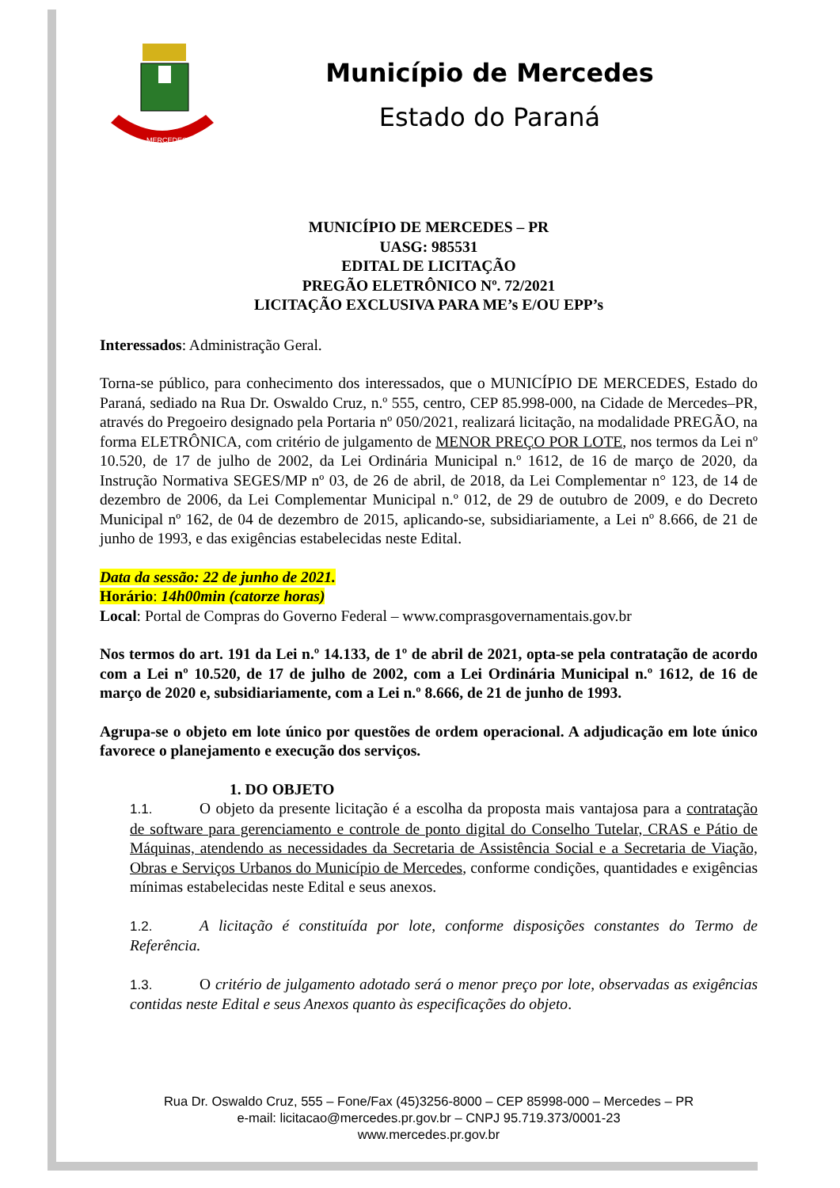MERCEDES
Município de Mercedes
Estado do Paraná
MUNICÍPIO DE MERCEDES – PR
UASG: 985531
EDITAL DE LICITAÇÃO
PREGÃO ELETRÔNICO Nº. 72/2021
LICITAÇÃO EXCLUSIVA PARA ME’s E/OU EPP’s
Interessados: Administração Geral.
Torna-se público, para conhecimento dos interessados, que o MUNICÍPIO DE MERCEDES, Estado do Paraná, sediado na Rua Dr. Oswaldo Cruz, n.º 555, centro, CEP 85.998-000, na Cidade de Mercedes–PR, através do Pregoeiro designado pela Portaria nº 050/2021, realizará licitação, na modalidade PREGÃO, na forma ELETRÔNICA, com critério de julgamento de MENOR PREÇO POR LOTE, nos termos da Lei nº 10.520, de 17 de julho de 2002, da Lei Ordinária Municipal n.º 1612, de 16 de março de 2020, da Instrução Normativa SEGES/MP nº 03, de 26 de abril, de 2018, da Lei Complementar n° 123, de 14 de dezembro de 2006, da Lei Complementar Municipal n.º 012, de 29 de outubro de 2009, e do Decreto Municipal nº 162, de 04 de dezembro de 2015, aplicando-se, subsidiariamente, a Lei nº 8.666, de 21 de junho de 1993, e das exigências estabelecidas neste Edital.
Data da sessão: 22 de junho de 2021.
Horário: 14h00min (catorze horas)
Local: Portal de Compras do Governo Federal – www.comprasgovernamentais.gov.br
Nos termos do art. 191 da Lei n.º 14.133, de 1º de abril de 2021, opta-se pela contratação de acordo com a Lei nº 10.520, de 17 de julho de 2002, com a Lei Ordinária Municipal n.º 1612, de 16 de março de 2020 e, subsidiariamente, com a Lei n.º 8.666, de 21 de junho de 1993.
Agrupa-se o objeto em lote único por questões de ordem operacional. A adjudicação em lote único favorece o planejamento e execução dos serviços.
1. DO OBJETO
1.1. O objeto da presente licitação é a escolha da proposta mais vantajosa para a contratação de software para gerenciamento e controle de ponto digital do Conselho Tutelar, CRAS e Pátio de Máquinas, atendendo as necessidades da Secretaria de Assistência Social e a Secretaria de Viação, Obras e Serviços Urbanos do Município de Mercedes, conforme condições, quantidades e exigências mínimas estabelecidas neste Edital e seus anexos.
1.2. A licitação é constituída por lote, conforme disposições constantes do Termo de Referência.
1.3. O critério de julgamento adotado será o menor preço por lote, observadas as exigências contidas neste Edital e seus Anexos quanto às especificações do objeto.
Rua Dr. Oswaldo Cruz, 555 – Fone/Fax (45)3256-8000 – CEP 85998-000 – Mercedes – PR
e-mail: licitacao@mercedes.pr.gov.br – CNPJ 95.719.373/0001-23
www.mercedes.pr.gov.br